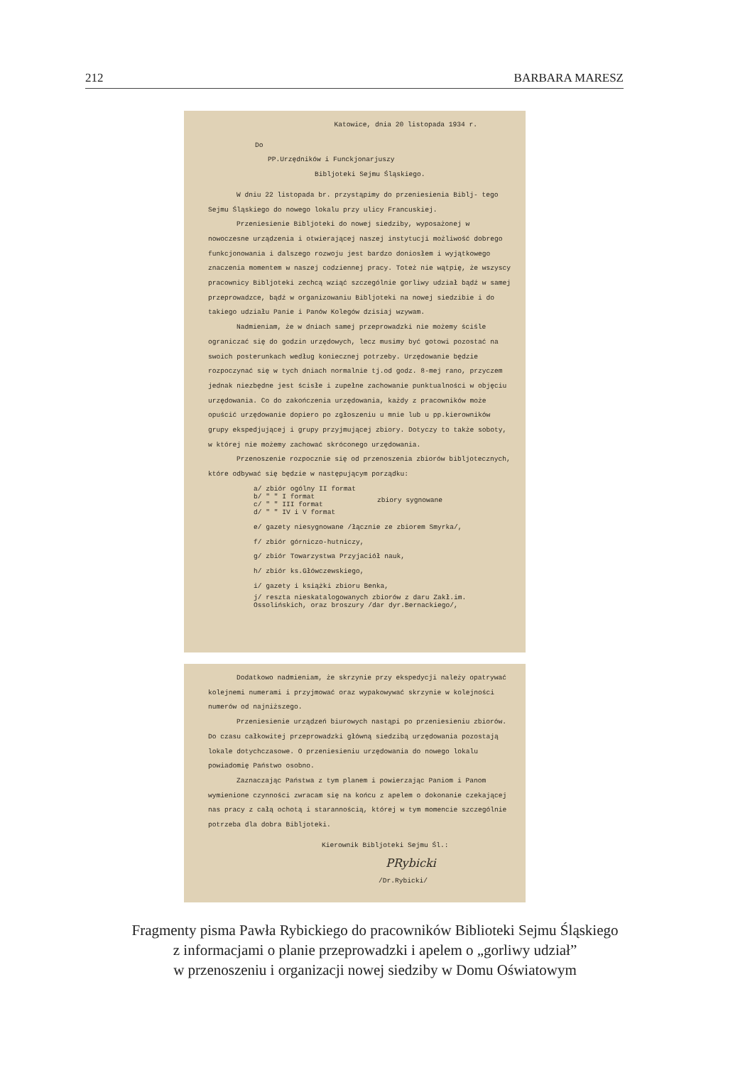212 BARBARA MARESZ
Katowice, dnia 20 listopada 1934 r.
Do
PP.Urzędników i Funckjonarjuszy
Bibljoteki Sejmu Śląskiego.
W dniu 22 listopada br. przystąpimy do przeniesienia Biblj- tego Sejmu Śląskiego do nowego lokalu przy ulicy Francuskiej.
Przeniesienie Bibljoteki do nowej siedziby, wyposażonej w nowoczesne urządzenia i otwierającej naszej instytucji możliwość dobrego funkcjonowania i dalszego rozwoju jest bardzo doniosłem i wyjątkowego znaczenia momentem w naszej codziennej pracy. Toteż nie wątpię, że wszyscy pracownicy Bibljoteki zechcą wziąć szczególnie gorliwy udział bądź w samej przeprowadzce, bądź w organizowaniu Bibljoteki na nowej siedzibie i do takiego udziału Panie i Panów Kolegów dzisiaj wzywam.
Nadmieniam, że w dniach samej przeprowadzki nie możemy ściśle ograniczać się do godzin urzędowych, lecz musimy być gotowi pozostać na swoich posterunkach według koniecznej potrzeby. Urzędowanie będzie rozpoczynać się w tych dniach normalnie tj.od godz. 8-mej rano, przyczem jednak niezbędne jest ścisłe i zupełne zachowanie punktualności w objęciu urzędowania. Co do zakończenia urzędowania, każdy z pracowników może opuścić urzędowanie dopiero po zgłoszeniu u mnie lub u pp.kierowników grupy ekspedjującej i grupy przyjmującej zbiory. Dotyczy to także soboty, w której nie możemy zachować skróconego urzędowania.
Przenoszenie rozpocznie się od przenoszenia zbiorów bibljotecznych, które odbywać się będzie w następującym porządku:
a/ zbiór ogólny II format
b/ " " I format
c/ " " III format
d/ " " IV i V format
zbiory sygnowane
e/ gazety niesygnowane /łącznie ze zbiorem Smyrka/,
f/ zbiór górniczo-hutniczy,
g/ zbiór Towarzystwa Przyjaciół nauk,
h/ zbiór ks.Główczewskiego,
i/ gazety i książki zbioru Benka,
j/ reszta nieskatalogowanych zbiorów z daru Zakł.im. Ossolińskich, oraz broszury /dar dyr.Bernackiego/,
Dodatkowo nadmieniam, że skrzynie przy ekspedycji należy opatrywać kolejnemi numerami i przyjmować oraz wypakowywać skrzynie w kolejności numerów od najniższego.
Przeniesienie urządzeń biurowych nastąpi po przeniesieniu zbiorów. Do czasu całkowitej przeprowadzki główną siedzibą urzędowania pozostają lokale dotychczasowe. O przeniesieniu urzędowania do nowego lokalu powiadomię Państwo osobno.
Zaznaczając Państwa z tym planem i powierzając Paniom i Panom wymienione czynności zwracam się na końcu z apelem o dokonanie czekającej nas pracy z całą ochotą i starannością, której w tym momencie szczególnie potrzeba dla dobra Bibljoteki.
Kierownik Bibljoteki Sejmu Śl.:
PRybicki
/Dr.Rybicki/
Fragmenty pisma Pawła Rybickiego do pracowników Biblioteki Sejmu Śląskiego
z informacjami o planie przeprowadzki i apelem o „gorliwy udział”
w przenoszeniu i organizacji nowej siedziby w Domu Oświatowym